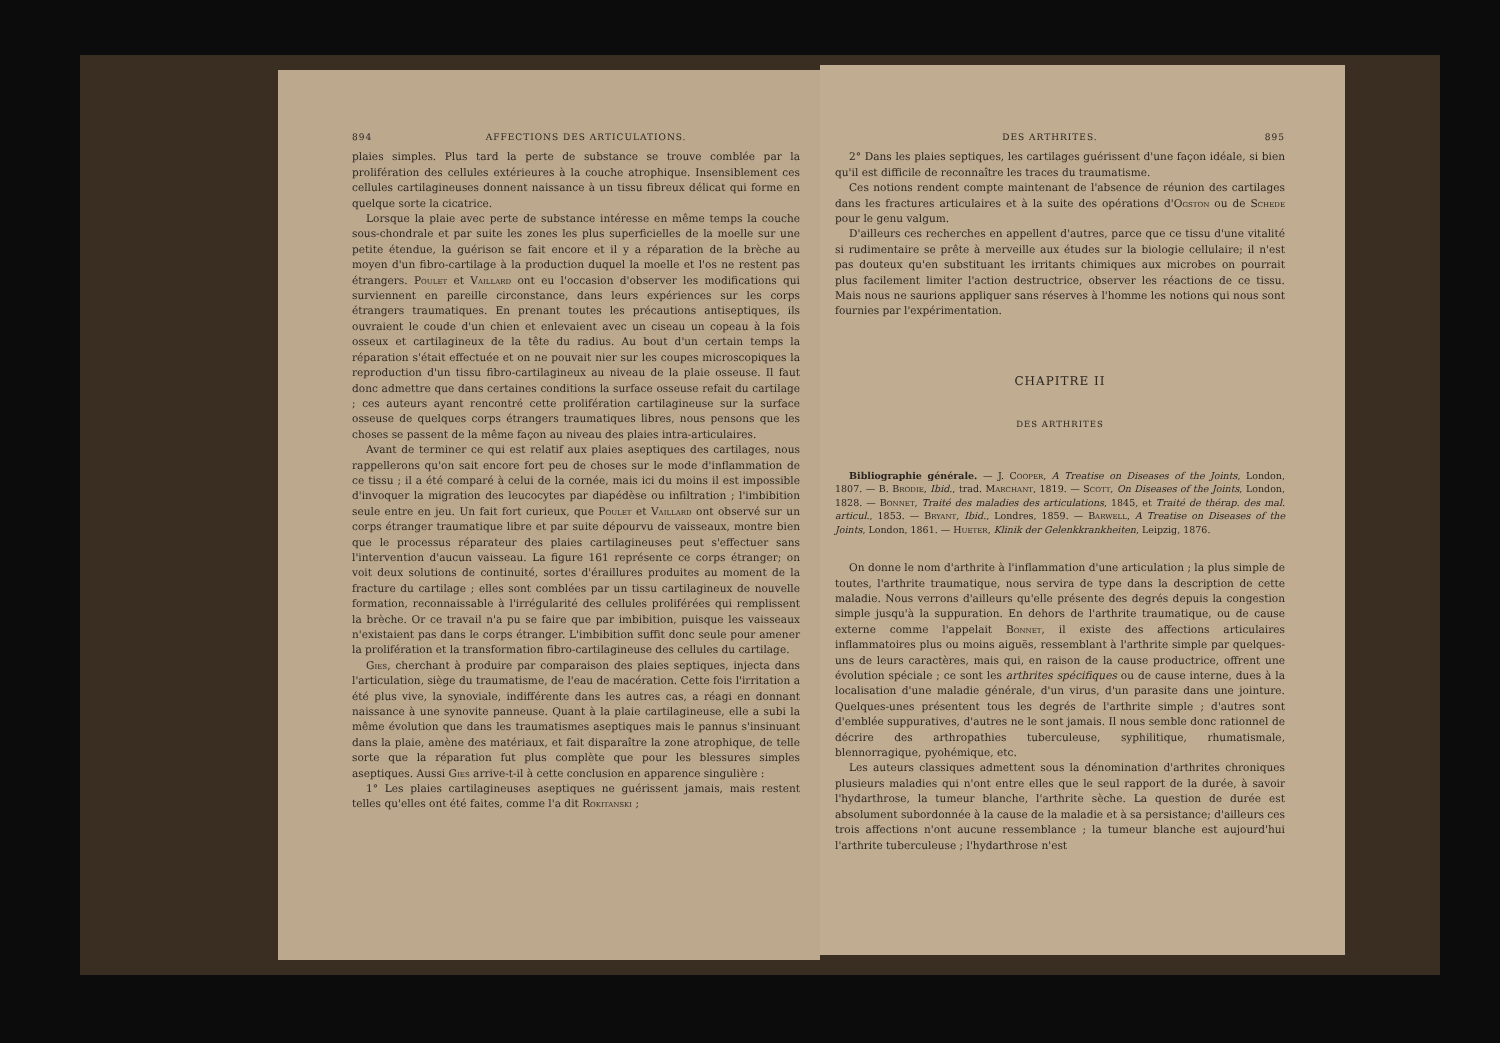894 AFFECTIONS DES ARTICULATIONS.
plaies simples. Plus tard la perte de substance se trouve comblée par la prolifération des cellules extérieures à la couche atrophique. Insensiblement ces cellules cartilagineuses donnent naissance à un tissu fibreux délicat qui forme en quelque sorte la cicatrice.
Lorsque la plaie avec perte de substance intéresse en même temps la couche sous-chondrale et par suite les zones les plus superficielles de la moelle sur une petite étendue, la guérison se fait encore et il y a réparation de la brèche au moyen d'un fibro-cartilage à la production duquel la moelle et l'os ne restent pas étrangers. Poulet et Vaillard ont eu l'occasion d'observer les modifications qui surviennent en pareille circonstance, dans leurs expériences sur les corps étrangers traumatiques. En prenant toutes les précautions antiseptiques, ils ouvraient le coude d'un chien et enlevaient avec un ciseau un copeau à la fois osseux et cartilagineux de la tête du radius. Au bout d'un certain temps la réparation s'était effectuée et on ne pouvait nier sur les coupes microscopiques la reproduction d'un tissu fibro-cartilagineux au niveau de la plaie osseuse. Il faut donc admettre que dans certaines conditions la surface osseuse refait du cartilage ; ces auteurs ayant rencontré cette prolifération cartilagineuse sur la surface osseuse de quelques corps étrangers traumatiques libres, nous pensons que les choses se passent de la même façon au niveau des plaies intra-articulaires.
Avant de terminer ce qui est relatif aux plaies aseptiques des cartilages, nous rappellerons qu'on sait encore fort peu de choses sur le mode d'inflammation de ce tissu ; il a été comparé à celui de la cornée, mais ici du moins il est impossible d'invoquer la migration des leucocytes par diapédèse ou infiltration ; l'imbibition seule entre en jeu. Un fait fort curieux, que Poulet et Vaillard ont observé sur un corps étranger traumatique libre et par suite dépourvu de vaisseaux, montre bien que le processus réparateur des plaies cartilagineuses peut s'effectuer sans l'intervention d'aucun vaisseau. La figure 161 représente ce corps étranger; on voit deux solutions de continuité, sortes d'éraillures produites au moment de la fracture du cartilage ; elles sont comblées par un tissu cartilagineux de nouvelle formation, reconnaissable à l'irrégularité des cellules proliférées qui remplissent la brèche. Or ce travail n'a pu se faire que par imbibition, puisque les vaisseaux n'existaient pas dans le corps étranger. L'imbibition suffit donc seule pour amener la prolifération et la transformation fibro-cartilagineuse des cellules du cartilage.
Gies, cherchant à produire par comparaison des plaies septiques, injecta dans l'articulation, siège du traumatisme, de l'eau de macération. Cette fois l'irritation a été plus vive, la synoviale, indifférente dans les autres cas, a réagi en donnant naissance à une synovite panneuse. Quant à la plaie cartilagineuse, elle a subi la même évolution que dans les traumatismes aseptiques mais le pannus s'insinuant dans la plaie, amène des matériaux, et fait disparaître la zone atrophique, de telle sorte que la réparation fut plus complète que pour les blessures simples aseptiques. Aussi Gies arrive-t-il à cette conclusion en apparence singulière :
1° Les plaies cartilagineuses aseptiques ne guérissent jamais, mais restent telles qu'elles ont été faites, comme l'a dit Rokitanski ;
DES ARTHRITES. 895
2° Dans les plaies septiques, les cartilages guérissent d'une façon idéale, si bien qu'il est difficile de reconnaître les traces du traumatisme.
Ces notions rendent compte maintenant de l'absence de réunion des cartilages dans les fractures articulaires et à la suite des opérations d'Ogston ou de Schede pour le genu valgum.
D'ailleurs ces recherches en appellent d'autres, parce que ce tissu d'une vitalité si rudimentaire se prête à merveille aux études sur la biologie cellulaire; il n'est pas douteux qu'en substituant les irritants chimiques aux microbes on pourrait plus facilement limiter l'action destructrice, observer les réactions de ce tissu. Mais nous ne saurions appliquer sans réserves à l'homme les notions qui nous sont fournies par l'expérimentation.
CHAPITRE II
DES ARTHRITES
Bibliographie générale. — J. Cooper, A Treatise on Diseases of the Joints, London, 1807. — B. Brodie, Ibid., trad. Marchant, 1819. — Scott, On Diseases of the Joints, London, 1828. — Bonnet, Traité des maladies des articulations, 1845, et Traité de thérap. des mal. articul., 1853. — Bryant, Ibid., Londres, 1859. — Barwell, A Treatise on Diseases of the Joints, London, 1861. — Hueter, Klinik der Gelenkkrankheiten, Leipzig, 1876.
On donne le nom d'arthrite à l'inflammation d'une articulation ; la plus simple de toutes, l'arthrite traumatique, nous servira de type dans la description de cette maladie. Nous verrons d'ailleurs qu'elle présente des degrés depuis la congestion simple jusqu'à la suppuration. En dehors de l'arthrite traumatique, ou de cause externe comme l'appelait Bonnet, il existe des affections articulaires inflammatoires plus ou moins aiguës, ressemblant à l'arthrite simple par quelques-uns de leurs caractères, mais qui, en raison de la cause productrice, offrent une évolution spéciale ; ce sont les arthrites spécifiques ou de cause interne, dues à la localisation d'une maladie générale, d'un virus, d'un parasite dans une jointure. Quelques-unes présentent tous les degrés de l'arthrite simple ; d'autres sont d'emblée suppuratives, d'autres ne le sont jamais. Il nous semble donc rationnel de décrire des arthropathies tuberculeuse, syphilitique, rhumatismale, blennorragique, pyohémique, etc.
Les auteurs classiques admettent sous la dénomination d'arthrites chroniques plusieurs maladies qui n'ont entre elles que le seul rapport de la durée, à savoir l'hydarthrose, la tumeur blanche, l'arthrite sèche. La question de durée est absolument subordonnée à la cause de la maladie et à sa persistance; d'ailleurs ces trois affections n'ont aucune ressemblance ; la tumeur blanche est aujourd'hui l'arthrite tuberculeuse ; l'hydarthrose n'est